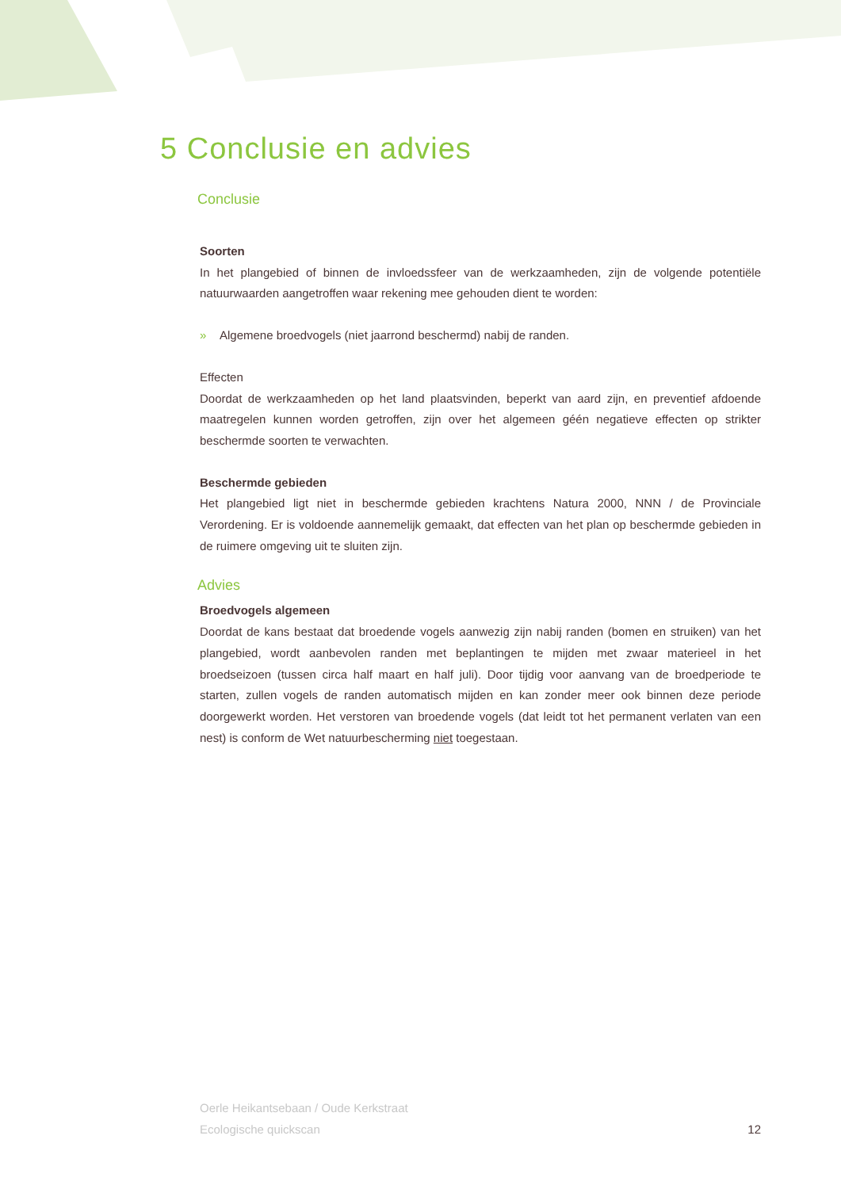5 Conclusie en advies
Conclusie
Soorten
In het plangebied of binnen de invloedssfeer van de werkzaamheden, zijn de volgende potentiële natuurwaarden aangetroffen waar rekening mee gehouden dient te worden:
» Algemene broedvogels (niet jaarrond beschermd) nabij de randen.
Effecten
Doordat de werkzaamheden op het land plaatsvinden, beperkt van aard zijn, en preventief afdoende maatregelen kunnen worden getroffen, zijn over het algemeen géén negatieve effecten op strikter beschermde soorten te verwachten.
Beschermde gebieden
Het plangebied ligt niet in beschermde gebieden krachtens Natura 2000, NNN / de Provinciale Verordening. Er is voldoende aannemelijk gemaakt, dat effecten van het plan op beschermde gebieden in de ruimere omgeving uit te sluiten zijn.
Advies
Broedvogels algemeen
Doordat de kans bestaat dat broedende vogels aanwezig zijn nabij randen (bomen en struiken) van het plangebied, wordt aanbevolen randen met beplantingen te mijden met zwaar materieel in het broedseizoen (tussen circa half maart en half juli). Door tijdig voor aanvang van de broedperiode te starten, zullen vogels de randen automatisch mijden en kan zonder meer ook binnen deze periode doorgewerkt worden. Het verstoren van broedende vogels (dat leidt tot het permanent verlaten van een nest) is conform de Wet natuurbescherming niet toegestaan.
Oerle Heikantsebaan / Oude Kerkstraat
Ecologische quickscan
12